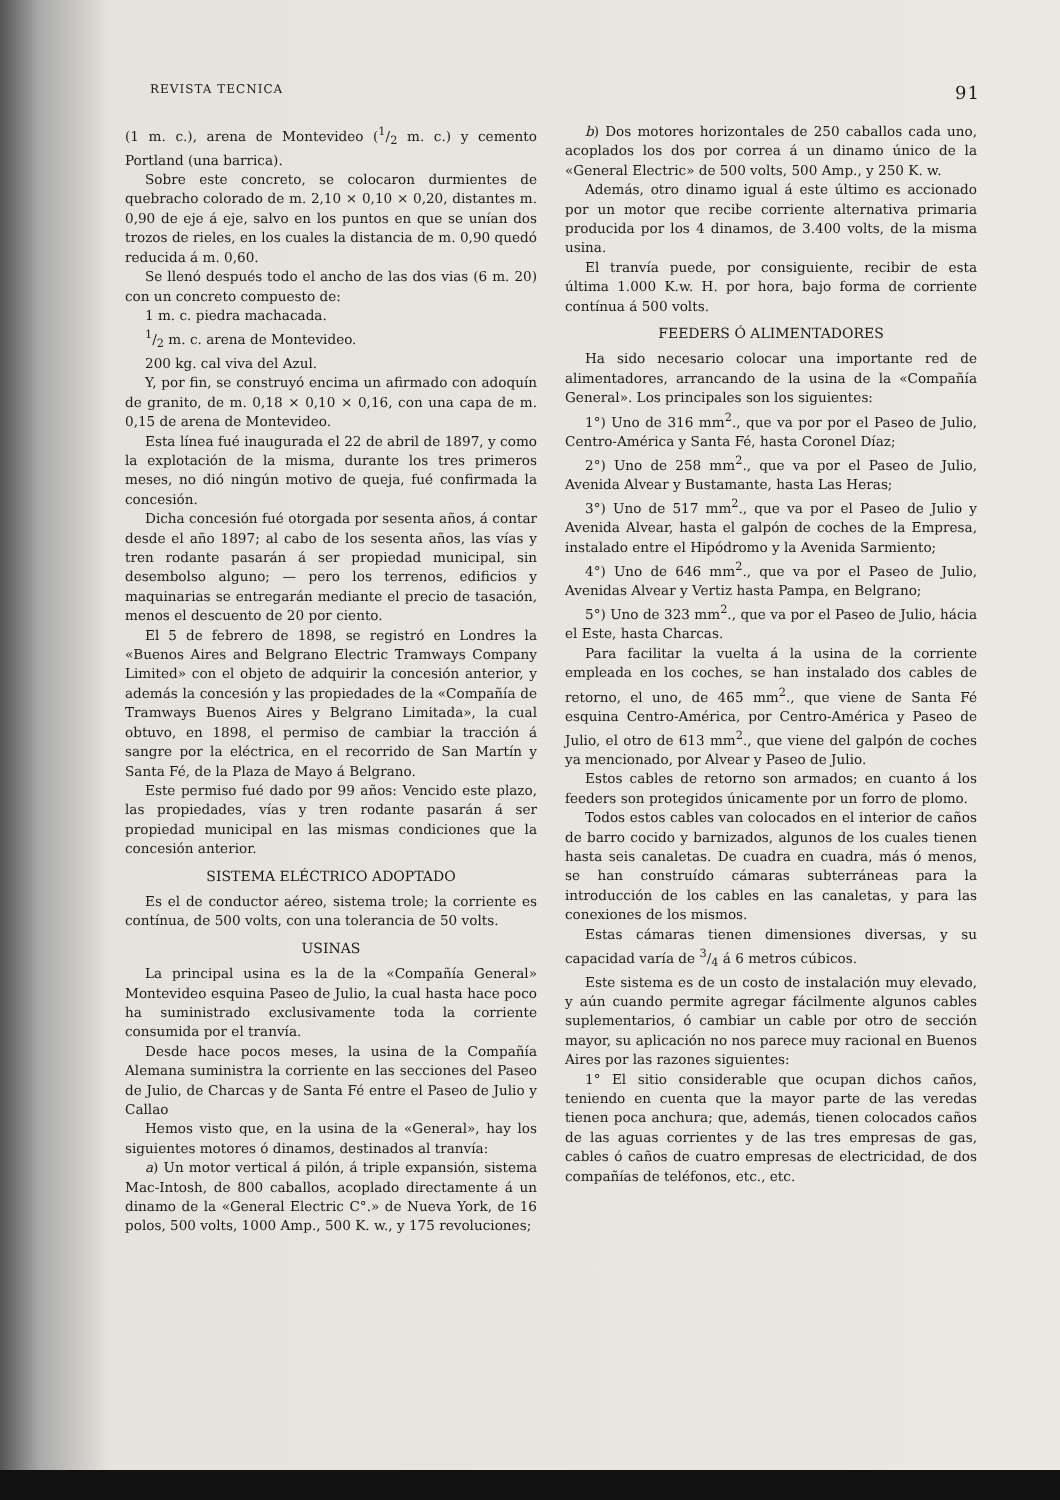REVISTA TECNICA 91
(1 m. c.), arena de Montevideo (1/2 m. c.) y cemento Portland (una barrica).
Sobre este concreto, se colocaron durmientes de quebracho colorado de m. 2,10 × 0,10 × 0,20, distantes m. 0,90 de eje á eje, salvo en los puntos en que se unían dos trozos de rieles, en los cuales la distancia de m. 0,90 quedó reducida á m. 0,60.
Se llenó después todo el ancho de las dos vias (6 m. 20) con un concreto compuesto de:
1 m. c. piedra machacada.
1/2 m. c. arena de Montevideo.
200 kg. cal viva del Azul.
Y, por fin, se construyó encima un afirmado con adoquín de granito, de m. 0,18 × 0,10 × 0,16, con una capa de m. 0,15 de arena de Montevideo.
Esta línea fué inaugurada el 22 de abril de 1897, y como la explotación de la misma, durante los tres primeros meses, no dió ningún motivo de queja, fué confirmada la concesión.
Dicha concesión fué otorgada por sesenta años, á contar desde el año 1897; al cabo de los sesenta años, las vías y tren rodante pasarán á ser propiedad municipal, sin desembolso alguno; — pero los terrenos, edificios y maquinarias se entregarán mediante el precio de tasación, menos el descuento de 20 por ciento.
El 5 de febrero de 1898, se registró en Londres la «Buenos Aires and Belgrano Electric Tramways Company Limited» con el objeto de adquirir la concesión anterior, y además la concesión y las propiedades de la «Compañía de Tramways Buenos Aires y Belgrano Limitada», la cual obtuvo, en 1898, el permiso de cambiar la tracción á sangre por la eléctrica, en el recorrido de San Martín y Santa Fé, de la Plaza de Mayo á Belgrano.
Este permiso fué dado por 99 años: Vencido este plazo, las propiedades, vías y tren rodante pasarán á ser propiedad municipal en las mismas condiciones que la concesión anterior.
SISTEMA ELÉCTRICO ADOPTADO
Es el de conductor aéreo, sistema trole; la corriente es contínua, de 500 volts, con una tolerancia de 50 volts.
USINAS
La principal usina es la de la «Compañía General» Montevideo esquina Paseo de Julio, la cual hasta hace poco ha suministrado exclusivamente toda la corriente consumida por el tranvía.
Desde hace pocos meses, la usina de la Compañía Alemana suministra la corriente en las secciones del Paseo de Julio, de Charcas y de Santa Fé entre el Paseo de Julio y Callao
Hemos visto que, en la usina de la «General», hay los siguientes motores ó dinamos, destinados al tranvía:
a) Un motor vertical á pilón, á triple expansión, sistema Mac-Intosh, de 800 caballos, acoplado directamente á un dinamo de la «General Electric C°.» de Nueva York, de 16 polos, 500 volts, 1000 Amp., 500 K. w., y 175 revoluciones;
b) Dos motores horizontales de 250 caballos cada uno, acoplados los dos por correa á un dinamo único de la «General Electric» de 500 volts, 500 Amp., y 250 K. w.
Además, otro dinamo igual á este último es accionado por un motor que recibe corriente alternativa primaria producida por los 4 dinamos, de 3.400 volts, de la misma usina.
El tranvía puede, por consiguiente, recibir de esta última 1.000 K.w. H. por hora, bajo forma de corriente contínua á 500 volts.
FEEDERS Ó ALIMENTADORES
Ha sido necesario colocar una importante red de alimentadores, arrancando de la usina de la «Compañía General». Los principales son los siguientes:
1°) Uno de 316 mm<sup>2</sup>., que va por por el Paseo de Julio, Centro-América y Santa Fé, hasta Coronel Díaz;
2°) Uno de 258 mm<sup>2</sup>., que va por el Paseo de Julio, Avenida Alvear y Bustamante, hasta Las Heras;
3°) Uno de 517 mm<sup>2</sup>., que va por el Paseo de Julio y Avenida Alvear, hasta el galpón de coches de la Empresa, instalado entre el Hipódromo y la Avenida Sarmiento;
4°) Uno de 646 mm<sup>2</sup>., que va por el Paseo de Julio, Avenidas Alvear y Vertiz hasta Pampa, en Belgrano;
5°) Uno de 323 mm<sup>2</sup>., que va por el Paseo de Julio, hácia el Este, hasta Charcas.
Para facilitar la vuelta á la usina de la corriente empleada en los coches, se han instalado dos cables de retorno, el uno, de 465 mm<sup>2</sup>., que viene de Santa Fé esquina Centro-América, por Centro-América y Paseo de Julio, el otro de 613 mm<sup>2</sup>., que viene del galpón de coches ya mencionado, por Alvear y Paseo de Julio.
Estos cables de retorno son armados; en cuanto á los feeders son protegidos únicamente por un forro de plomo.
Todos estos cables van colocados en el interior de caños de barro cocido y barnizados, algunos de los cuales tienen hasta seis canaletas. De cuadra en cuadra, más ó menos, se han construído cámaras subterráneas para la introducción de los cables en las canaletas, y para las conexiones de los mismos.
Estas cámaras tienen dimensiones diversas, y su capacidad varía de 3/4 á 6 metros cúbicos.
Este sistema es de un costo de instalación muy elevado, y aún cuando permite agregar fácilmente algunos cables suplementarios, ó cambiar un cable por otro de sección mayor, su aplicación no nos parece muy racional en Buenos Aires por las razones siguientes:
1° El sitio considerable que ocupan dichos caños, teniendo en cuenta que la mayor parte de las veredas tienen poca anchura; que, además, tienen colocados caños de las aguas corrientes y de las tres empresas de gas, cables ó caños de cuatro empresas de electricidad, de dos compañías de teléfonos, etc., etc.